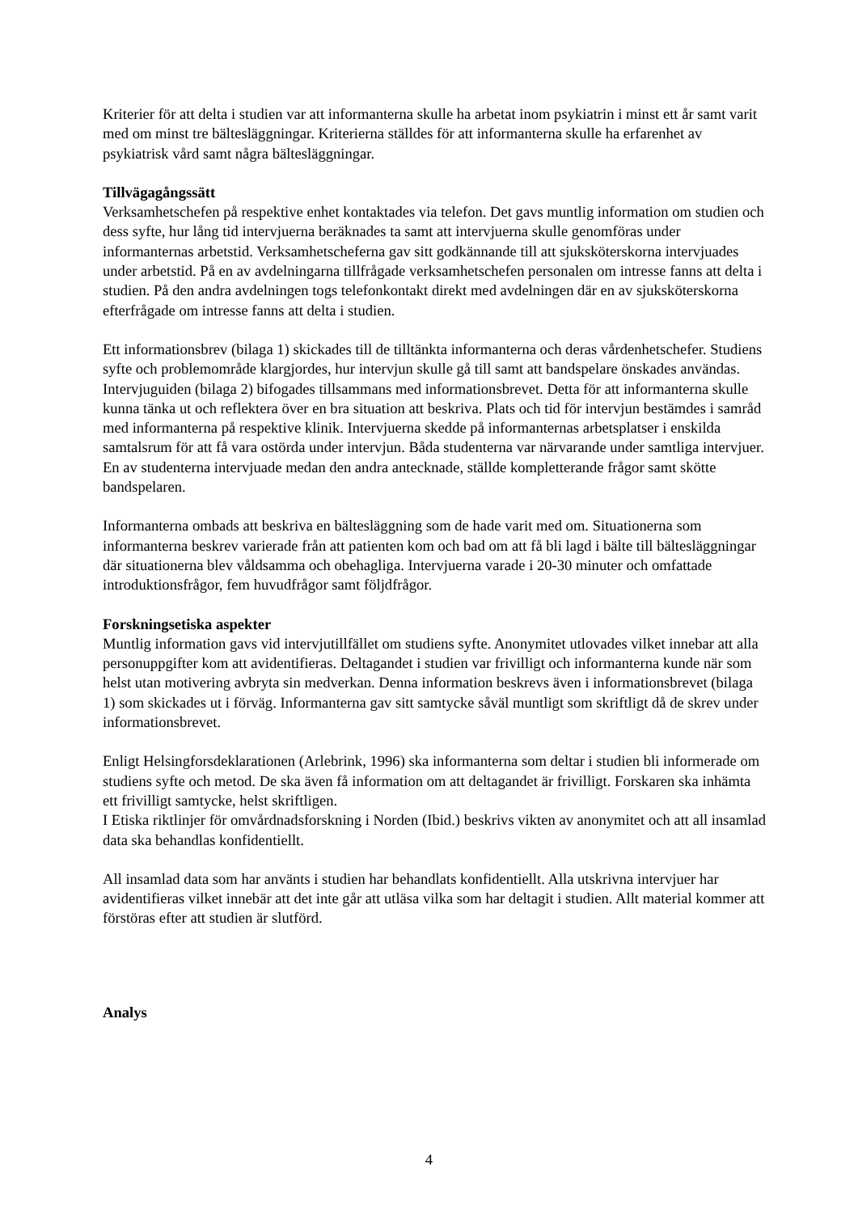Kriterier för att delta i studien var att informanterna skulle ha arbetat inom psykiatrin i minst ett år samt varit med om minst tre bältesläggningar. Kriterierna ställdes för att informanterna skulle ha erfarenhet av psykiatrisk vård samt några bältesläggningar.
Tillvägagångssätt
Verksamhetschefen på respektive enhet kontaktades via telefon. Det gavs muntlig information om studien och dess syfte, hur lång tid intervjuerna beräknades ta samt att intervjuerna skulle genomföras under informanternas arbetstid. Verksamhetscheferna gav sitt godkännande till att sjuksköterskorna intervjuades under arbetstid. På en av avdelningarna tillfrågade verksamhetschefen personalen om intresse fanns att delta i studien. På den andra avdelningen togs telefonkontakt direkt med avdelningen där en av sjuksköterskorna efterfrågade om intresse fanns att delta i studien.
Ett informationsbrev (bilaga 1) skickades till de tilltänkta informanterna och deras vårdenhetschefer. Studiens syfte och problemområde klargjordes, hur intervjun skulle gå till samt att bandspelare önskades användas. Intervjuguiden (bilaga 2) bifogades tillsammans med informationsbrevet. Detta för att informanterna skulle kunna tänka ut och reflektera över en bra situation att beskriva. Plats och tid för intervjun bestämdes i samråd med informanterna på respektive klinik. Intervjuerna skedde på informanternas arbetsplatser i enskilda samtalsrum för att få vara ostörda under intervjun. Båda studenterna var närvarande under samtliga intervjuer. En av studenterna intervjuade medan den andra antecknade, ställde kompletterande frågor samt skötte bandspelaren.
Informanterna ombads att beskriva en bältesläggning som de hade varit med om. Situationerna som informanterna beskrev varierade från att patienten kom och bad om att få bli lagd i bälte till bältesläggningar där situationerna blev våldsamma och obehagliga. Intervjuerna varade i 20-30 minuter och omfattade introduktionsfrågor, fem huvudfrågor samt följdfrågor.
Forskningsetiska aspekter
Muntlig information gavs vid intervjutillfället om studiens syfte. Anonymitet utlovades vilket innebar att alla personuppgifter kom att avidentifieras. Deltagandet i studien var frivilligt och informanterna kunde när som helst utan motivering avbryta sin medverkan. Denna information beskrevs även i informationsbrevet (bilaga 1) som skickades ut i förväg. Informanterna gav sitt samtycke såväl muntligt som skriftligt då de skrev under informationsbrevet.
Enligt Helsingforsdeklarationen (Arlebrink, 1996) ska informanterna som deltar i studien bli informerade om studiens syfte och metod. De ska även få information om att deltagandet är frivilligt. Forskaren ska inhämta ett frivilligt samtycke, helst skriftligen.
I Etiska riktlinjer för omvårdnadsforskning i Norden (Ibid.) beskrivs vikten av anonymitet och att all insamlad data ska behandlas konfidentiellt.
All insamlad data som har använts i studien har behandlats konfidentiellt. Alla utskrivna intervjuer har avidentifieras vilket innebär att det inte går att utläsa vilka som har deltagit i studien. Allt material kommer att förstöras efter att studien är slutförd.
Analys
4